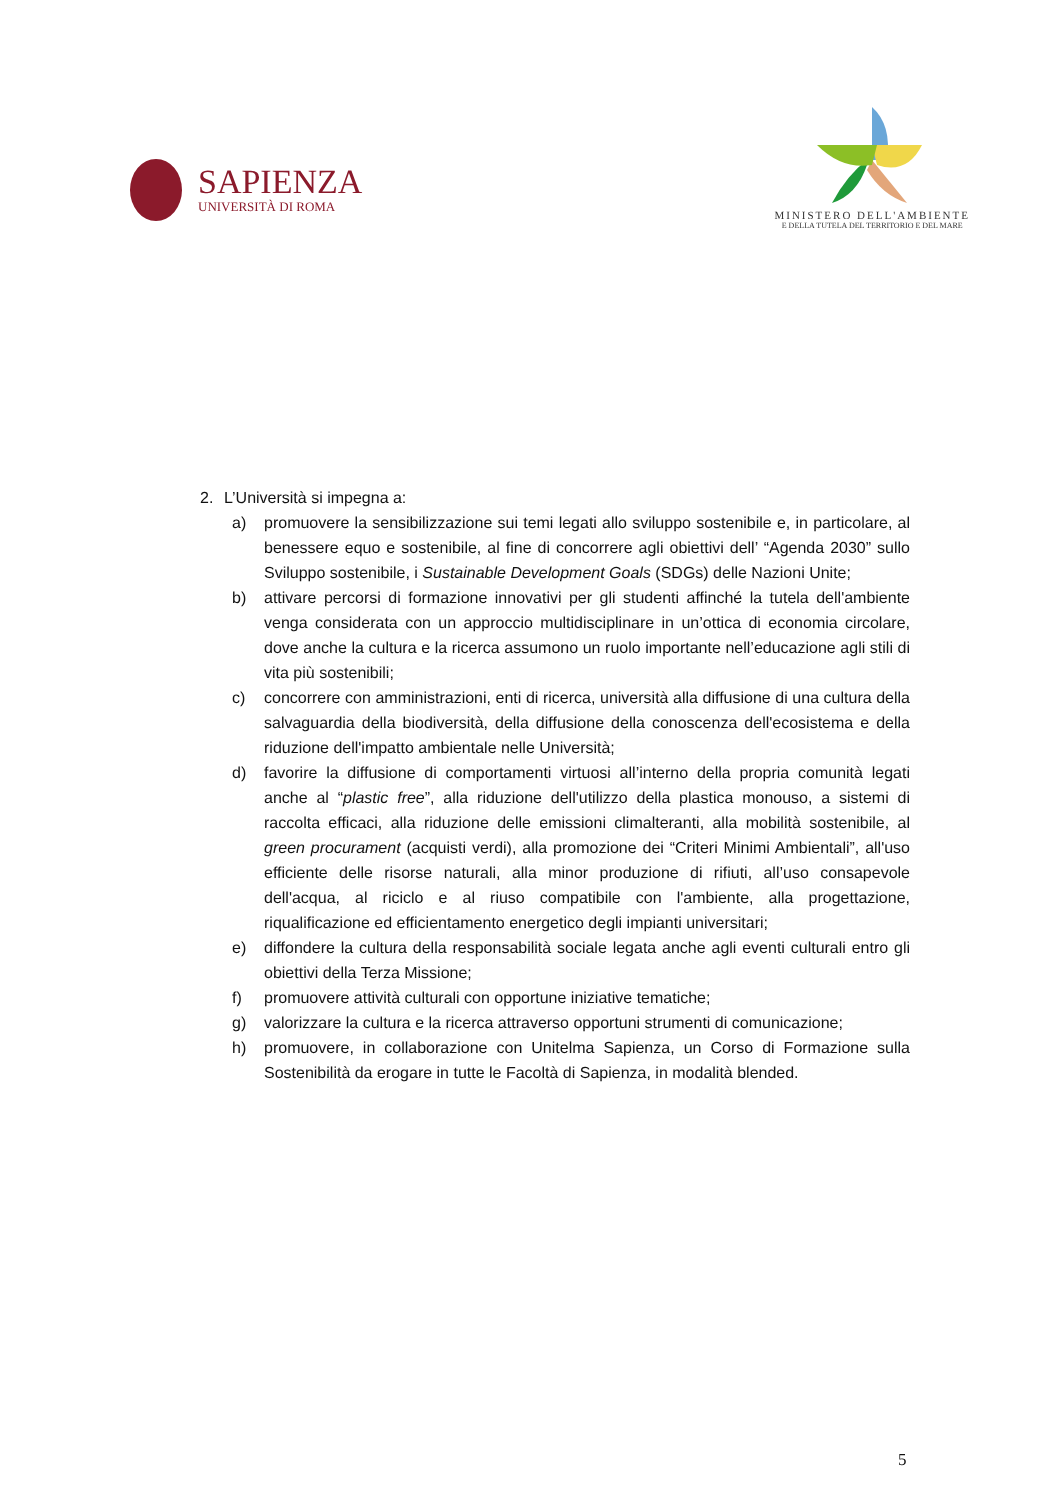SAPIENZA
UNIVERSITÀ DI ROMA
MINISTERO DELL'AMBIENTE
E DELLA TUTELA DEL TERRITORIO E DEL MARE
2. L’Università si impegna a:
a) promuovere la sensibilizzazione sui temi legati allo sviluppo sostenibile e, in particolare, al benessere equo e sostenibile, al fine di concorrere agli obiettivi dell’ “Agenda 2030” sullo Sviluppo sostenibile, i Sustainable Development Goals (SDGs) delle Nazioni Unite;
b) attivare percorsi di formazione innovativi per gli studenti affinché la tutela dell'ambiente venga considerata con un approccio multidisciplinare in un’ottica di economia circolare, dove anche la cultura e la ricerca assumono un ruolo importante nell’educazione agli stili di vita più sostenibili;
c) concorrere con amministrazioni, enti di ricerca, università alla diffusione di una cultura della salvaguardia della biodiversità, della diffusione della conoscenza dell'ecosistema e della riduzione dell'impatto ambientale nelle Università;
d) favorire la diffusione di comportamenti virtuosi all’interno della propria comunità legati anche al “plastic free”, alla riduzione dell'utilizzo della plastica monouso, a sistemi di raccolta efficaci, alla riduzione delle emissioni climalteranti, alla mobilità sostenibile, al green procurament (acquisti verdi), alla promozione dei “Criteri Minimi Ambientali”, all'uso efficiente delle risorse naturali, alla minor produzione di rifiuti, all’uso consapevole dell'acqua, al riciclo e al riuso compatibile con l'ambiente, alla progettazione, riqualificazione ed efficientamento energetico degli impianti universitari;
e) diffondere la cultura della responsabilità sociale legata anche agli eventi culturali entro gli obiettivi della Terza Missione;
f) promuovere attività culturali con opportune iniziative tematiche;
g) valorizzare la cultura e la ricerca attraverso opportuni strumenti di comunicazione;
h) promuovere, in collaborazione con Unitelma Sapienza, un Corso di Formazione sulla Sostenibilità da erogare in tutte le Facoltà di Sapienza, in modalità blended.
5